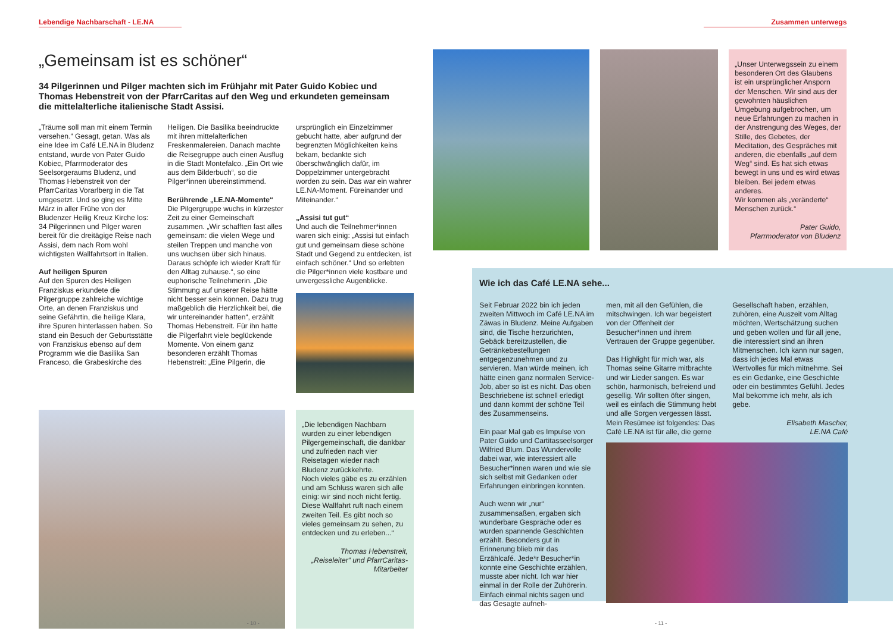Lebendige Nachbarschaft - LE.NA
„Gemeinsam ist es schöner“
34 Pilgerinnen und Pilger machten sich im Frühjahr mit Pater Guido Kobiec und Thomas Hebenstreit von der PfarrCaritas auf den Weg und erkundeten gemeinsam die mittelalterliche italienische Stadt Assisi.
„Träume soll man mit einem Termin versehen.“ Gesagt, getan. Was als eine Idee im Café LE.NA in Bludenz entstand, wurde von Pater Guido Kobiec, Pfarrmoderator des Seelsorgeraums Bludenz, und Thomas Hebenstreit von der PfarrCaritas Vorarlberg in die Tat umgesetzt. Und so ging es Mitte März in aller Frühe von der Bludenzer Heilig Kreuz Kirche los: 34 Pilgerinnen und Pilger waren bereit für die dreitägige Reise nach Assisi, dem nach Rom wohl wichtigsten Wallfahrtsort in Italien.
Auf heiligen Spuren
Auf den Spuren des Heiligen Franziskus erkundete die Pilgergruppe zahlreiche wichtige Orte, an denen Franziskus und seine Gefährtin, die heilige Klara, ihre Spuren hinterlassen haben. So stand ein Besuch der Geburtsstätte von Franziskus ebenso auf dem Programm wie die Basilika San Franceso, die Grabeskirche des
Heiligen. Die Basilika beeindruckte mit ihren mittelalterlichen Freskenmalereien. Danach machte die Reisegruppe auch einen Ausflug in die Stadt Montefalco. „Ein Ort wie aus dem Bilderbuch“, so die Pilger*innen übereinstimmend.
Berührende „LE.NA-Momente“
Die Pilgergruppe wuchs in kürzester Zeit zu einer Gemeinschaft zusammen. „Wir schafften fast alles gemeinsam: die vielen Wege und steilen Treppen und manche von uns wuchsen über sich hinaus. Daraus schöpfe ich wieder Kraft für den Alltag zuhause.“, so eine euphorische Teilnehmerin. „Die Stimmung auf unserer Reise hätte nicht besser sein können. Dazu trug maßgeblich die Herzlichkeit bei, die wir untereinander hatten“, erzählt Thomas Hebenstreit. Für ihn hatte die Pilgerfahrt viele beglückende Momente. Von einem ganz besonderen erzählt Thomas Hebenstreit: „Eine Pilgerin, die
ursprünglich ein Einzelzimmer gebucht hatte, aber aufgrund der begrenzten Möglichkeiten keins bekam, bedankte sich überschwänglich dafür, im Doppelzimmer untergebracht worden zu sein. Das war ein wahrer LE.NA-Moment. Füreinander und Miteinander.“
„Assisi tut gut“
Und auch die Teilnehmer*innen waren sich einig: „Assisi tut einfach gut und gemeinsam diese schöne Stadt und Gegend zu entdecken, ist einfach schöner.“ Und so erlebten die Pilger*innen viele kostbare und unvergessliche Augenblicke.
„Die lebendigen Nachbarn wurden zu einer lebendigen Pilgergemeinschaft, die dankbar und zufrieden nach vier Reisetagen wieder nach Bludenz zurückkehrte.
Noch vieles gäbe es zu erzählen und am Schluss waren sich alle einig: wir sind noch nicht fertig.
Diese Wallfahrt ruft nach einem zweiten Teil. Es gibt noch so vieles gemeinsam zu sehen, zu entdecken und zu erleben...“
Thomas Hebenstreit, „Reiseleiter“ und PfarrCaritas-Mitarbeiter
- 10 -
Zusammen unterwegs
„Unser Unterwegssein zu einem besonderen Ort des Glaubens ist ein ursprünglicher Ansporn der Menschen. Wir sind aus der gewohnten häuslichen Umgebung aufgebrochen, um neue Erfahrungen zu machen in der Anstrengung des Weges, der Stille, des Gebetes, der Meditation, des Gespräches mit anderen, die ebenfalls „auf dem Weg“ sind. Es hat sich etwas bewegt in uns und es wird etwas bleiben. Bei jedem etwas anderes.
Wir kommen als „veränderte“ Menschen zurück.“
Pater Guido,
Pfarrmoderator von Bludenz
Wie ich das Café LE.NA sehe...
Seit Februar 2022 bin ich jeden zweiten Mittwoch im Café LE.NA im Zäwas in Bludenz. Meine Aufgaben sind, die Tische herzurichten, Gebäck bereitzustellen, die Getränkebestellungen entgegenzunehmen und zu servieren. Man würde meinen, ich hätte einen ganz normalen Service-Job, aber so ist es nicht. Das oben Beschriebene ist schnell erledigt und dann kommt der schöne Teil des Zusammenseins.
Ein paar Mal gab es Impulse von Pater Guido und Cartitasseelsorger Wilfried Blum. Das Wundervolle dabei war, wie interessiert alle Besucher*innen waren und wie sie sich selbst mit Gedanken oder Erfahrungen einbringen konnten.
Auch wenn wir „nur“ zusammensaßen, ergaben sich wunderbare Gespräche oder es wurden spannende Geschichten erzählt. Besonders gut in Erinnerung blieb mir das Erzählcafé. Jede*r Besucher*in konnte eine Geschichte erzählen, musste aber nicht. Ich war hier einmal in der Rolle der Zuhörerin. Einfach einmal nichts sagen und das Gesagte aufneh-
men, mit all den Gefühlen, die mitschwingen. Ich war begeistert von der Offenheit der Besucher*innen und ihrem Vertrauen der Gruppe gegenüber.
Das Highlight für mich war, als Thomas seine Gitarre mitbrachte und wir Lieder sangen. Es war schön, harmonisch, befreiend und gesellig. Wir sollten öfter singen, weil es einfach die Stimmung hebt und alle Sorgen vergessen lässt. Mein Resümee ist folgendes: Das Café LE.NA ist für alle, die gerne
Gesellschaft haben, erzählen, zuhören, eine Auszeit vom Alltag möchten, Wertschätzung suchen und geben wollen und für all jene, die interessiert sind an ihren Mitmenschen. Ich kann nur sagen, dass ich jedes Mal etwas Wertvolles für mich mitnehme. Sei es ein Gedanke, eine Geschichte oder ein bestimmtes Gefühl. Jedes Mal bekomme ich mehr, als ich gebe.
Elisabeth Mascher,
LE.NA Café
- 11 -